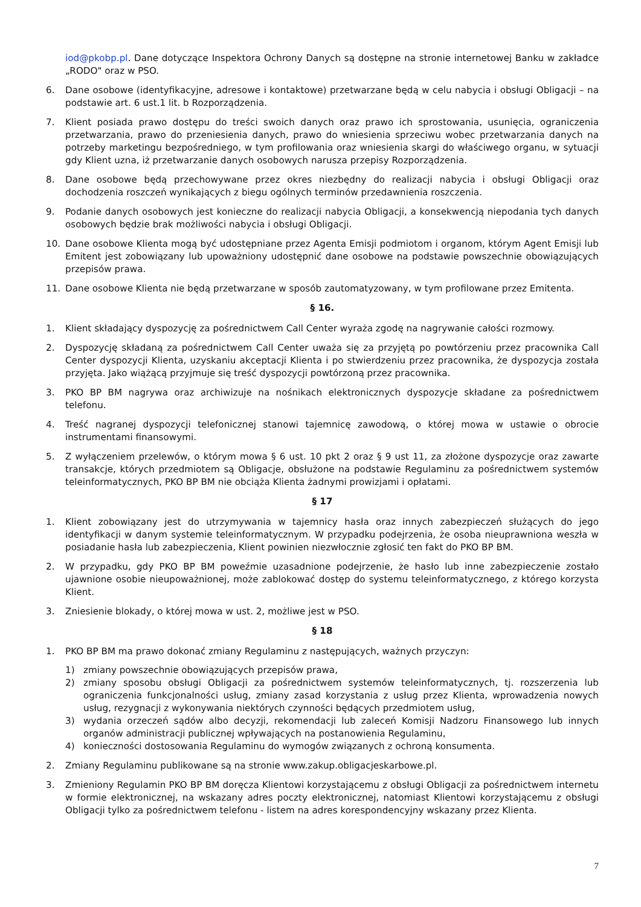iod@pkobp.pl. Dane dotyczące Inspektora Ochrony Danych są dostępne na stronie internetowej Banku w zakładce „RODO" oraz w PSO.
6. Dane osobowe (identyfikacyjne, adresowe i kontaktowe) przetwarzane będą w celu nabycia i obsługi Obligacji – na podstawie art. 6 ust.1 lit. b Rozporządzenia.
7. Klient posiada prawo dostępu do treści swoich danych oraz prawo ich sprostowania, usunięcia, ograniczenia przetwarzania, prawo do przeniesienia danych, prawo do wniesienia sprzeciwu wobec przetwarzania danych na potrzeby marketingu bezpośredniego, w tym profilowania oraz wniesienia skargi do właściwego organu, w sytuacji gdy Klient uzna, iż przetwarzanie danych osobowych narusza przepisy Rozporządzenia.
8. Dane osobowe będą przechowywane przez okres niezbędny do realizacji nabycia i obsługi Obligacji oraz dochodzenia roszczeń wynikających z biegu ogólnych terminów przedawnienia roszczenia.
9. Podanie danych osobowych jest konieczne do realizacji nabycia Obligacji, a konsekwencją niepodania tych danych osobowych będzie brak możliwości nabycia i obsługi Obligacji.
10. Dane osobowe Klienta mogą być udostępniane przez Agenta Emisji podmiotom i organom, którym Agent Emisji lub Emitent jest zobowiązany lub upoważniony udostępnić dane osobowe na podstawie powszechnie obowiązujących przepisów prawa.
11. Dane osobowe Klienta nie będą przetwarzane w sposób zautomatyzowany, w tym profilowane przez Emitenta.
§ 16.
1. Klient składający dyspozycję za pośrednictwem Call Center wyraża zgodę na nagrywanie całości rozmowy.
2. Dyspozycję składaną za pośrednictwem Call Center uważa się za przyjętą po powtórzeniu przez pracownika Call Center dyspozycji Klienta, uzyskaniu akceptacji Klienta i po stwierdzeniu przez pracownika, że dyspozycja została przyjęta. Jako wiążącą przyjmuje się treść dyspozycji powtórzoną przez pracownika.
3. PKO BP BM nagrywa oraz archiwizuje na nośnikach elektronicznych dyspozycje składane za pośrednictwem telefonu.
4. Treść nagranej dyspozycji telefonicznej stanowi tajemnicę zawodową, o której mowa w ustawie o obrocie instrumentami finansowymi.
5. Z wyłączeniem przelewów, o którym mowa § 6 ust. 10 pkt 2 oraz § 9 ust 11, za złożone dyspozycje oraz zawarte transakcje, których przedmiotem są Obligacje, obsłużone na podstawie Regulaminu za pośrednictwem systemów teleinformatycznych, PKO BP BM nie obciąża Klienta żadnymi prowizjami i opłatami.
§ 17
1. Klient zobowiązany jest do utrzymywania w tajemnicy hasła oraz innych zabezpieczeń służących do jego identyfikacji w danym systemie teleinformatycznym. W przypadku podejrzenia, że osoba nieuprawniona weszła w posiadanie hasła lub zabezpieczenia, Klient powinien niezwłocznie zgłosić ten fakt do PKO BP BM.
2. W przypadku, gdy PKO BP BM poweźmie uzasadnione podejrzenie, że hasło lub inne zabezpieczenie zostało ujawnione osobie nieupoważnionej, może zablokować dostęp do systemu teleinformatycznego, z którego korzysta Klient.
3. Zniesienie blokady, o której mowa w ust. 2, możliwe jest w PSO.
§ 18
1. PKO BP BM ma prawo dokonać zmiany Regulaminu z następujących, ważnych przyczyn:
1) zmiany powszechnie obowiązujących przepisów prawa,
2) zmiany sposobu obsługi Obligacji za pośrednictwem systemów teleinformatycznych, tj. rozszerzenia lub ograniczenia funkcjonalności usług, zmiany zasad korzystania z usług przez Klienta, wprowadzenia nowych usług, rezygnacji z wykonywania niektórych czynności będących przedmiotem usług,
3) wydania orzeczeń sądów albo decyzji, rekomendacji lub zaleceń Komisji Nadzoru Finansowego lub innych organów administracji publicznej wpływających na postanowienia Regulaminu,
4) konieczności dostosowania Regulaminu do wymogów związanych z ochroną konsumenta.
2. Zmiany Regulaminu publikowane są na stronie www.zakup.obligacjeskarbowe.pl.
3. Zmieniony Regulamin PKO BP BM doręcza Klientowi korzystającemu z obsługi Obligacji za pośrednictwem internetu w formie elektronicznej, na wskazany adres poczty elektronicznej, natomiast Klientowi korzystającemu z obsługi Obligacji tylko za pośrednictwem telefonu - listem na adres korespondencyjny wskazany przez Klienta.
7